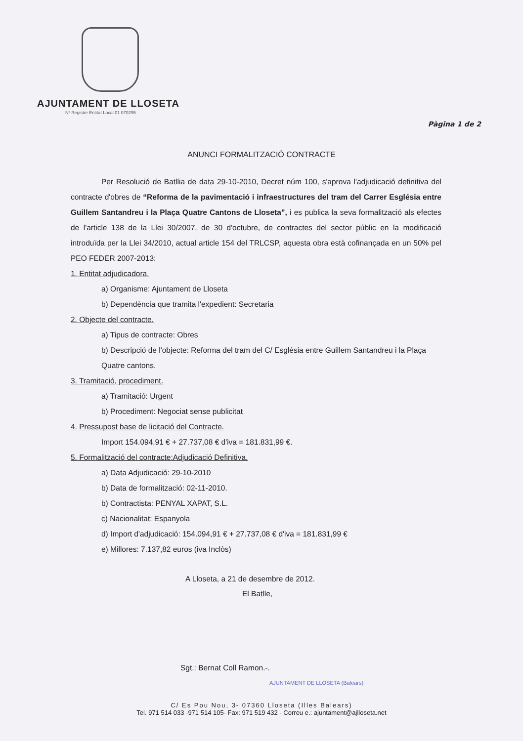AJUNTAMENT DE LLOSETA
Nº Registre Entitat Local 01 070295
Pàgina 1 de 2
ANUNCI FORMALITZACIÓ CONTRACTE
Per Resolució de Batllia de data 29-10-2010, Decret núm 100, s'aprova l'adjudicació definitiva del contracte d'obres de “Reforma de la pavimentació i infraestructures del tram del Carrer Església entre Guillem Santandreu i la Plaça Quatre Cantons de Lloseta”, i es publica la seva formalització als efectes de l'article 138 de la Llei 30/2007, de 30 d'octubre, de contractes del sector públic en la modificació introduïda per la Llei 34/2010, actual article 154 del TRLCSP, aquesta obra està cofinançada en un 50% pel PEO FEDER 2007-2013:
1. Entitat adjudicadora.
a) Organisme: Ajuntament de Lloseta
b) Dependència que tramita l'expedient: Secretaria
2. Objecte del contracte.
a) Tipus de contracte: Obres
b) Descripció de l'objecte: Reforma del tram del C/ Església entre Guillem Santandreu i la Plaça Quatre cantons.
3. Tramitació, procediment.
a) Tramitació: Urgent
b) Procediment: Negociat sense publicitat
4. Pressupost base de licitació del Contracte.
Import 154.094,91 € + 27.737,08 € d'iva = 181.831,99 €.
5. Formalització del contracte:Adjudicació Definitiva.
a) Data Adjudicació: 29-10-2010
b) Data de formalització: 02-11-2010.
b) Contractista: PENYAL XAPAT, S.L.
c) Nacionalitat: Espanyola
d) Import d'adjudicació: 154.094,91 € + 27.737,08 € d'iva = 181.831,99 €
e) Millores: 7.137,82 euros (iva Inclòs)
A Lloseta, a 21 de desembre de 2012.
El Batlle,
Sgt.: Bernat Coll Ramon.-.
AJUNTAMENT DE LLOSETA (Balears)
C/ Es Pou Nou, 3- 07360 Lloseta (Illes Balears)
Tel. 971 514 033 -971 514 105- Fax: 971 519 432 - Correu e.: ajuntament@ajlloseta.net